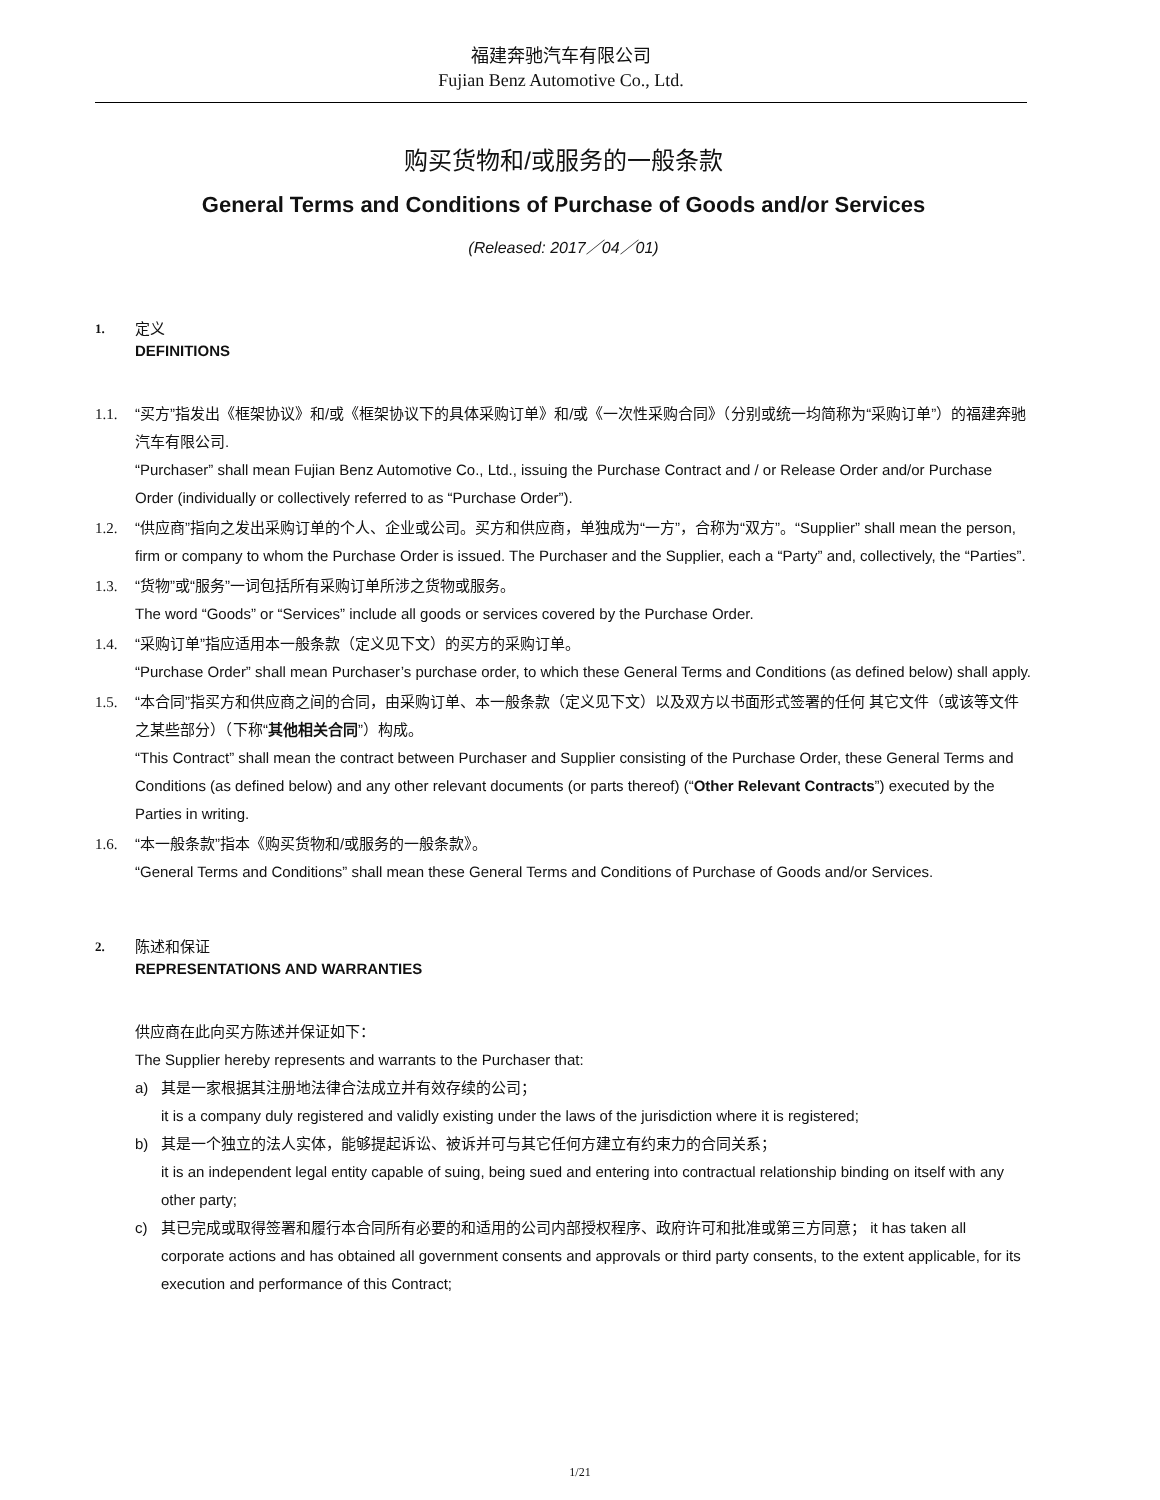福建奔驰汽车有限公司
Fujian Benz Automotive Co., Ltd.
购买货物和/或服务的一般条款
General Terms and Conditions of Purchase of Goods and/or Services
(Released: 2017／04／01)
1.
定义
DEFINITIONS
1.1. “买方”指发出《框架协议》和/或《框架协议下的具体采购订单》和/或《一次性采购合同》（分别或统一均简称为“采购订单”）的福建奔驰汽车有限公司.
“Purchaser” shall mean Fujian Benz Automotive Co., Ltd., issuing the Purchase Contract and / or Release Order and/or Purchase Order (individually or collectively referred to as “Purchase Order”).
1.2. “供应商”指向之发出采购订单的个人、企业或公司。买方和供应商，单独成为“一方”，合称为“双方”。“Supplier” shall mean the person, firm or company to whom the Purchase Order is issued. The Purchaser and the Supplier, each a “Party” and, collectively, the “Parties”.
1.3. “货物”或“服务”一词包括所有采购订单所涉之货物或服务。
The word “Goods” or “Services” include all goods or services covered by the Purchase Order.
1.4. “采购订单”指应适用本一般条款（定义见下文）的买方的采购订单。
“Purchase Order” shall mean Purchaser’s purchase order, to which these General Terms and Conditions (as defined below) shall apply.
1.5. “本合同”指买方和供应商之间的合同，由采购订单、本一般条款（定义见下文）以及双方以书面形式签署的任何 其它文件（或该等文件之某些部分）（下称“其他相关合同”）构成。
“This Contract” shall mean the contract between Purchaser and Supplier consisting of the Purchase Order, these General Terms and Conditions (as defined below) and any other relevant documents (or parts thereof) (“Other Relevant Contracts”) executed by the Parties in writing.
1.6. “本一般条款”指本《购买货物和/或服务的一般条款》。
“General Terms and Conditions” shall mean these General Terms and Conditions of Purchase of Goods and/or Services.
2.
陈述和保证
REPRESENTATIONS AND WARRANTIES
供应商在此向买方陈述并保证如下：
The Supplier hereby represents and warrants to the Purchaser that:
a) 其是一家根据其注册地法律合法成立并有效存续的公司；
it is a company duly registered and validly existing under the laws of the jurisdiction where it is registered;
b) 其是一个独立的法人实体，能够提起诉讼、被诉并可与其它任何方建立有约束力的合同关系；
it is an independent legal entity capable of suing, being sued and entering into contractual relationship binding on itself with any other party;
c) 其已完成或取得签署和履行本合同所有必要的和适用的公司内部授权程序、政府许可和批准或第三方同意； it has taken all corporate actions and has obtained all government consents and approvals or third party consents, to the extent applicable, for its execution and performance of this Contract;
1/21